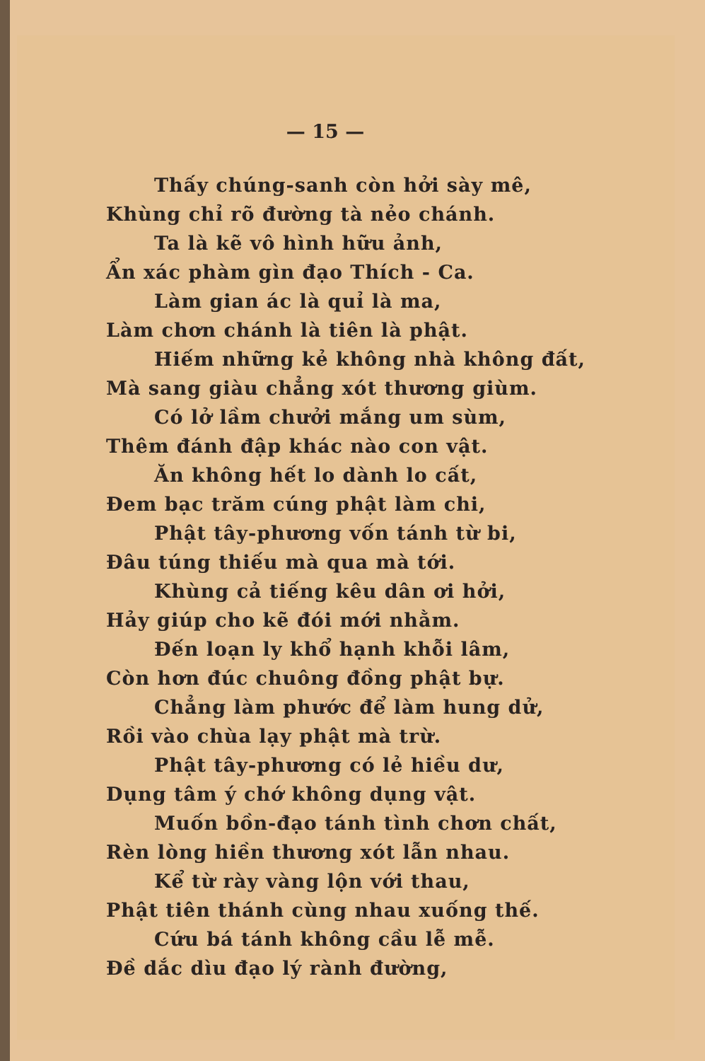— 15 —
Thấy chúng-sanh còn hởi sày mê,
Khùng chỉ rõ đường tà nẻo chánh.
Ta là kẽ vô hình hữu ảnh,
Ẩn xác phàm gìn đạo Thích - Ca.
Làm gian ác là quỉ là ma,
Làm chơn chánh là tiên là phật.
Hiếm những kẻ không nhà không đất,
Mà sang giàu chẳng xót thương giùm.
Có lở lầm chưởi mắng um sùm,
Thêm đánh đập khác nào con vật.
Ăn không hết lo dành lo cất,
Đem bạc trăm cúng phật làm chi,
Phật tây-phương vốn tánh từ bi,
Đâu túng thiếu mà qua mà tới.
Khùng cả tiếng kêu dân ơi hởi,
Hảy giúp cho kẽ đói mới nhằm.
Đến loạn ly khổ hạnh khỗi lâm,
Còn hơn đúc chuông đồng phật bự.
Chẳng làm phước để làm hung dử,
Rồi vào chùa lạy phật mà trừ.
Phật tây-phương có lẻ hiều dư,
Dụng tâm ý chớ không dụng vật.
Muốn bồn-đạo tánh tình chơn chất,
Rèn lòng hiền thương xót lẫn nhau.
Kể từ rày vàng lộn với thau,
Phật tiên thánh cùng nhau xuống thế.
Cứu bá tánh không cầu lễ mễ.
Đề dắc dìu đạo lý rành đường,